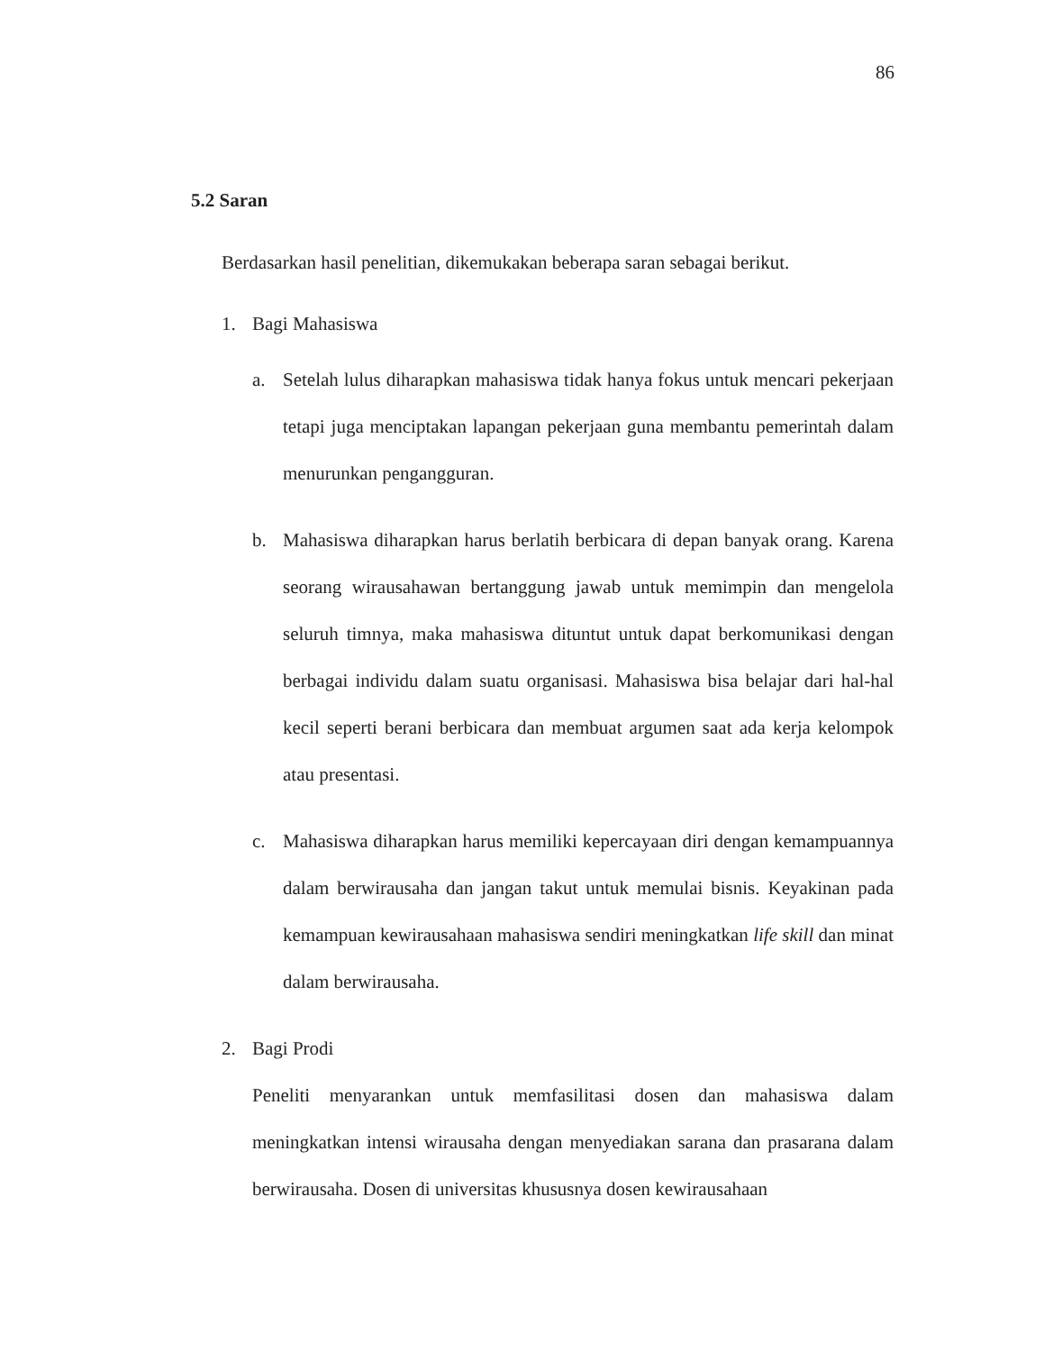86
5.2 Saran
Berdasarkan hasil penelitian, dikemukakan beberapa saran sebagai berikut.
1. Bagi Mahasiswa
a. Setelah lulus diharapkan mahasiswa tidak hanya fokus untuk mencari pekerjaan tetapi juga menciptakan lapangan pekerjaan guna membantu pemerintah dalam menurunkan pengangguran.
b. Mahasiswa diharapkan harus berlatih berbicara di depan banyak orang. Karena seorang wirausahawan bertanggung jawab untuk memimpin dan mengelola seluruh timnya, maka mahasiswa dituntut untuk dapat berkomunikasi dengan berbagai individu dalam suatu organisasi. Mahasiswa bisa belajar dari hal-hal kecil seperti berani berbicara dan membuat argumen saat ada kerja kelompok atau presentasi.
c. Mahasiswa diharapkan harus memiliki kepercayaan diri dengan kemampuannya dalam berwirausaha dan jangan takut untuk memulai bisnis. Keyakinan pada kemampuan kewirausahaan mahasiswa sendiri meningkatkan life skill dan minat dalam berwirausaha.
2. Bagi Prodi
Peneliti menyarankan untuk memfasilitasi dosen dan mahasiswa dalam meningkatkan intensi wirausaha dengan menyediakan sarana dan prasarana dalam berwirausaha. Dosen di universitas khususnya dosen kewirausahaan